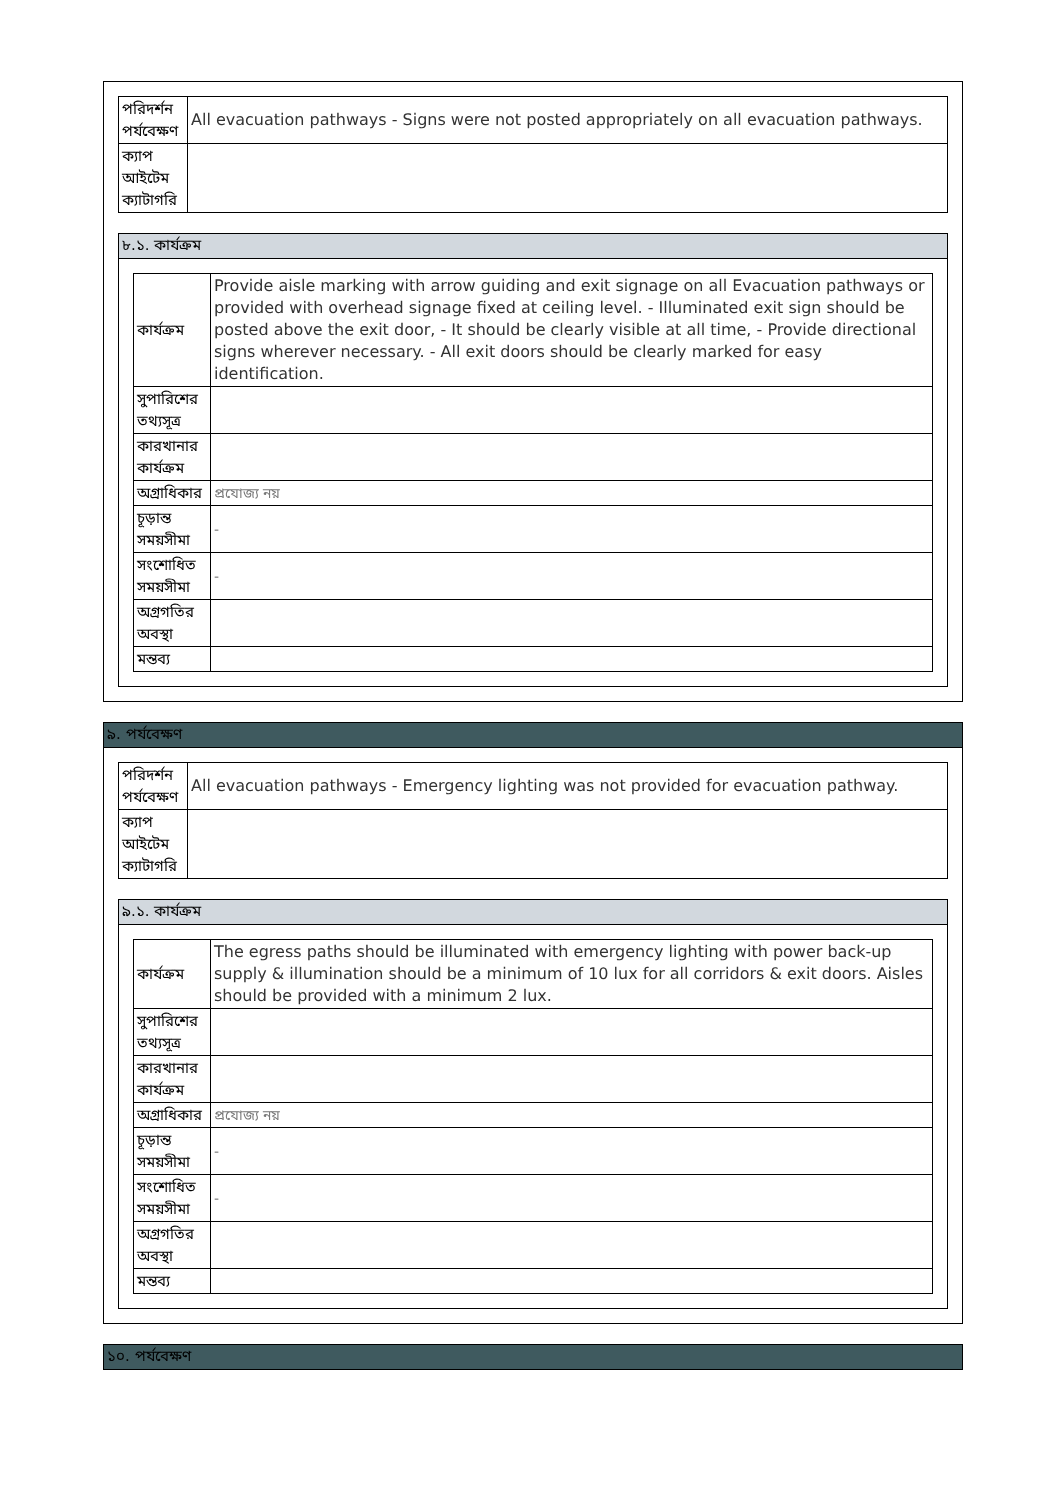| পরিদর্শন পর্যবেক্ষণ | All evacuation pathways - Signs were not posted appropriately on all evacuation pathways. |
| ক্যাপ আইটেম ক্যাটাগরি | |
৮.১. কার্যক্রম
| কার্যক্রম | Provide aisle marking with arrow guiding and exit signage on all Evacuation pathways or provided with overhead signage fixed at ceiling level. - Illuminated exit sign should be posted above the exit door, - It should be clearly visible at all time, - Provide directional signs wherever necessary. - All exit doors should be clearly marked for easy identification. |
| সুপারিশের তথ্যসূত্র | |
| কারখানার কার্যক্রম | |
| অগ্রাধিকার | প্রযোজ্য নয় |
| চূড়ান্ত সময়সীমা | - |
| সংশোধিত সময়সীমা | - |
| অগ্রগতির অবস্থা | |
| মন্তব্য | |
৯. পর্যবেক্ষণ
| পরিদর্শন পর্যবেক্ষণ | All evacuation pathways - Emergency lighting was not provided for evacuation pathway. |
| ক্যাপ আইটেম ক্যাটাগরি | |
৯.১. কার্যক্রম
| কার্যক্রম | The egress paths should be illuminated with emergency lighting with power back-up supply & illumination should be a minimum of 10 lux for all corridors & exit doors. Aisles should be provided with a minimum 2 lux. |
| সুপারিশের তথ্যসূত্র | |
| কারখানার কার্যক্রম | |
| অগ্রাধিকার | প্রযোজ্য নয় |
| চূড়ান্ত সময়সীমা | - |
| সংশোধিত সময়সীমা | - |
| অগ্রগতির অবস্থা | |
| মন্তব্য | |
১০. পর্যবেক্ষণ